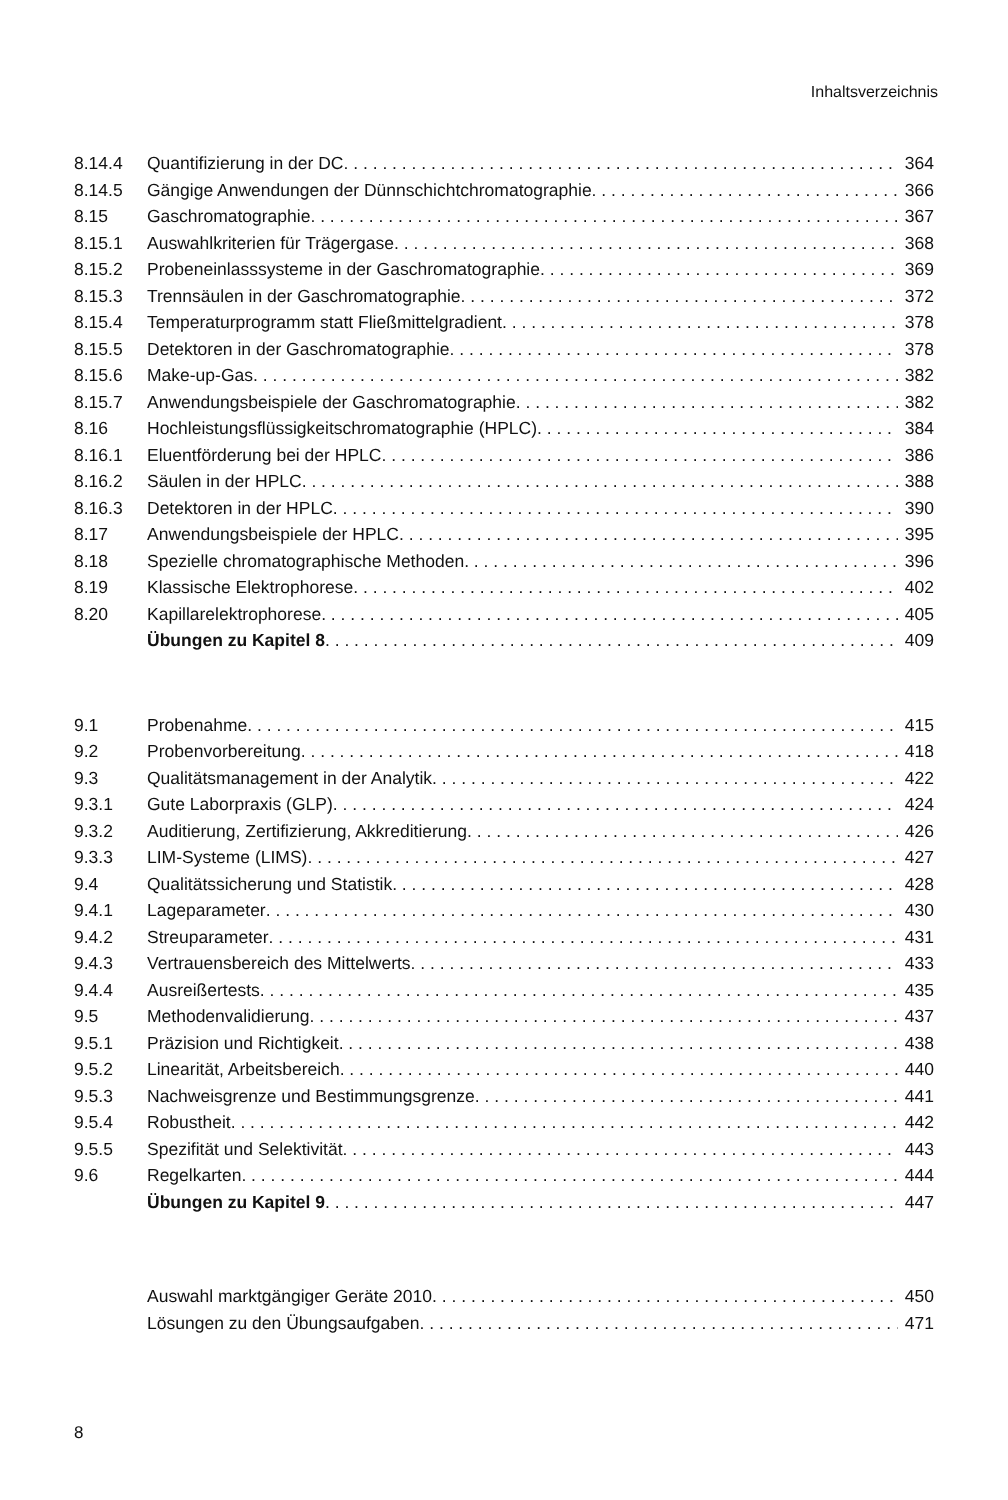Inhaltsverzeichnis
8.14.4 Quantifizierung in der DC 364
8.14.5 Gängige Anwendungen der Dünnschichtchromatographie 366
8.15 Gaschromatographie 367
8.15.1 Auswahlkriterien für Trägergase 368
8.15.2 Probeneinlasssysteme in der Gaschromatographie 369
8.15.3 Trennsäulen in der Gaschromatographie 372
8.15.4 Temperaturprogramm statt Fließmittelgradient 378
8.15.5 Detektoren in der Gaschromatographie 378
8.15.6 Make-up-Gas 382
8.15.7 Anwendungsbeispiele der Gaschromatographie 382
8.16 Hochleistungsflüssigkeitschromatographie (HPLC) 384
8.16.1 Eluentförderung bei der HPLC 386
8.16.2 Säulen in der HPLC 388
8.16.3 Detektoren in der HPLC 390
8.17 Anwendungsbeispiele der HPLC 395
8.18 Spezielle chromatographische Methoden 396
8.19 Klassische Elektrophorese 402
8.20 Kapillarelektrophorese 405
Übungen zu Kapitel 8 409
9.1 Probenahme 415
9.2 Probenvorbereitung 418
9.3 Qualitätsmanagement in der Analytik 422
9.3.1 Gute Laborpraxis (GLP) 424
9.3.2 Auditierung, Zertifizierung, Akkreditierung 426
9.3.3 LIM-Systeme (LIMS) 427
9.4 Qualitätssicherung und Statistik 428
9.4.1 Lageparameter 430
9.4.2 Streuparameter 431
9.4.3 Vertrauensbereich des Mittelwerts 433
9.4.4 Ausreißertests 435
9.5 Methodenvalidierung 437
9.5.1 Präzision und Richtigkeit 438
9.5.2 Linearität, Arbeitsbereich 440
9.5.3 Nachweisgrenze und Bestimmungsgrenze 441
9.5.4 Robustheit 442
9.5.5 Spezifität und Selektivität 443
9.6 Regelkarten 444
Übungen zu Kapitel 9 447
Auswahl marktgängiger Geräte 2010 450
Lösungen zu den Übungsaufgaben 471
8